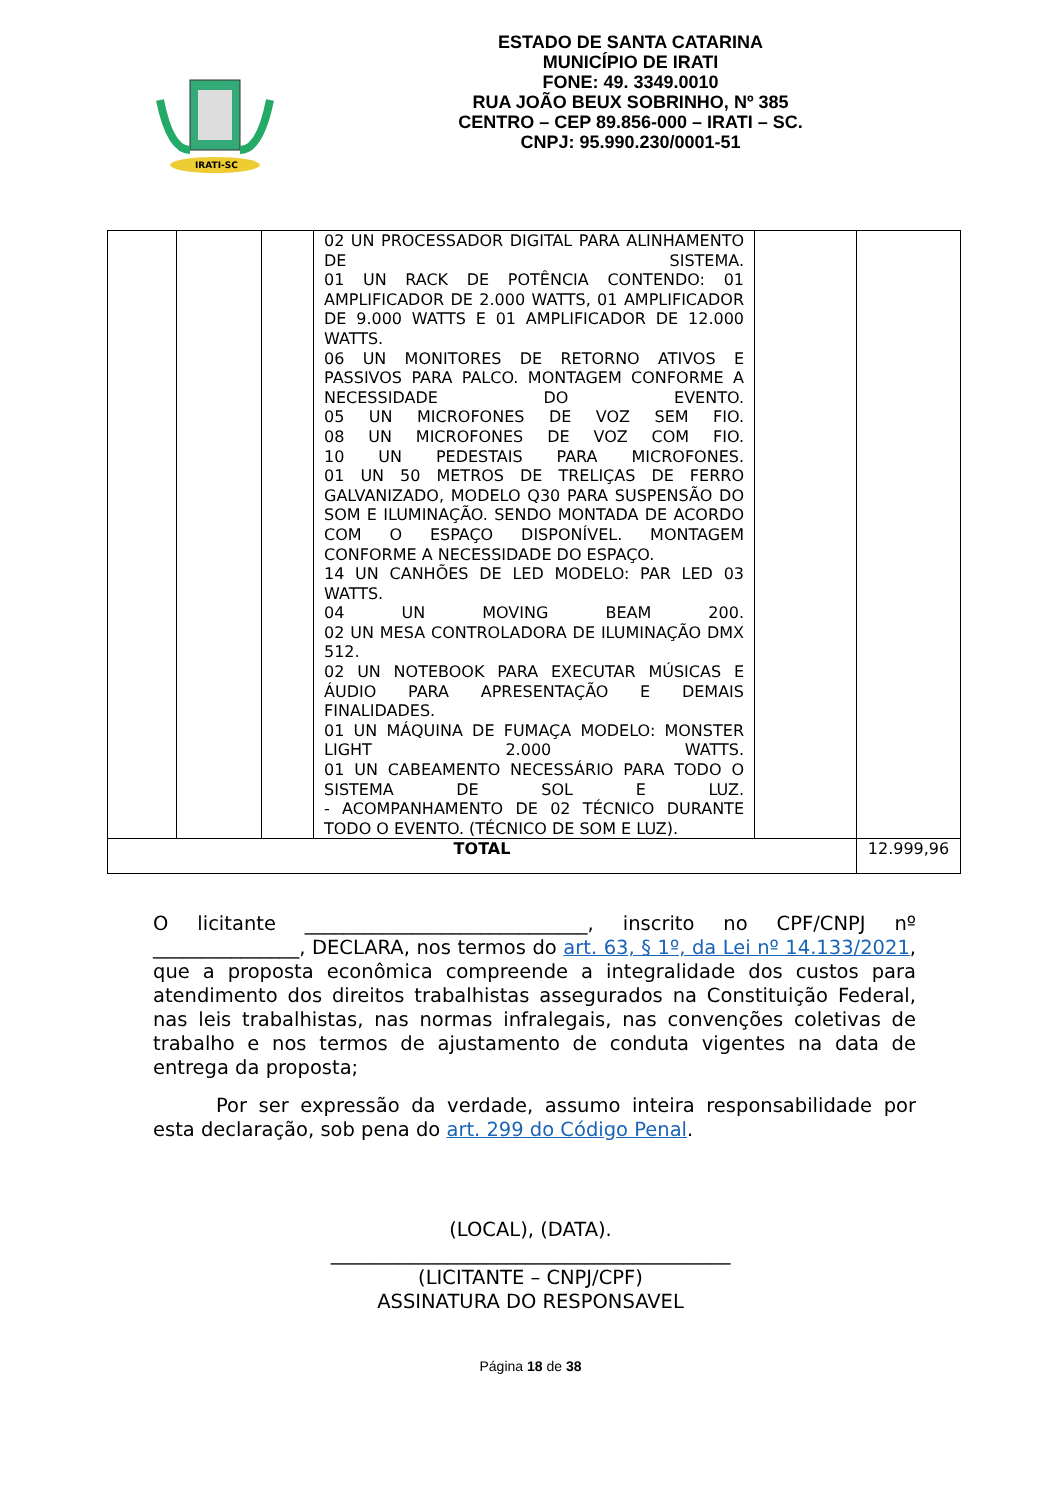IRATI-SC
ESTADO DE SANTA CATARINA
MUNICÍPIO DE IRATI
FONE: 49. 3349.0010
RUA JOÃO BEUX SOBRINHO, Nº 385
CENTRO – CEP 89.856-000 – IRATI – SC.
CNPJ: 95.990.230/0001-51
| | | | 02 UN PROCESSADOR DIGITAL PARA ALINHAMENTO DE SISTEMA. 01 UN RACK DE POTÊNCIA CONTENDO: 01 AMPLIFICADOR DE 2.000 WATTS, 01 AMPLIFICADOR DE 9.000 WATTS E 01 AMPLIFICADOR DE 12.000 WATTS. 06 UN MONITORES DE RETORNO ATIVOS E PASSIVOS PARA PALCO. MONTAGEM CONFORME A NECESSIDADE DO EVENTO. 05 UN MICROFONES DE VOZ SEM FIO. 08 UN MICROFONES DE VOZ COM FIO. 10 UN PEDESTAIS PARA MICROFONES. 01 UN 50 METROS DE TRELIÇAS DE FERRO GALVANIZADO, MODELO Q30 PARA SUSPENSÃO DO SOM E ILUMINAÇÃO. SENDO MONTADA DE ACORDO COM O ESPAÇO DISPONÍVEL. MONTAGEM CONFORME A NECESSIDADE DO ESPAÇO. 14 UN CANHÕES DE LED MODELO: PAR LED 03 WATTS. 04 UN MOVING BEAM 200. 02 UN MESA CONTROLADORA DE ILUMINAÇÃO DMX 512. 02 UN NOTEBOOK PARA EXECUTAR MÚSICAS E ÁUDIO PARA APRESENTAÇÃO E DEMAIS FINALIDADES. 01 UN MÁQUINA DE FUMAÇA MODELO: MONSTER LIGHT 2.000 WATTS. 01 UN CABEAMENTO NECESSÁRIO PARA TODO O SISTEMA DE SOL E LUZ. - ACOMPANHAMENTO DE 02 TÉCNICO DURANTE TODO O EVENTO. (TÉCNICO DE SOM E LUZ). | | |
| TOTAL | | | | | 12.999,96 |
O licitante _____________________________, inscrito no CPF/CNPJ nº _______________, DECLARA, nos termos do art. 63, § 1º, da Lei nº 14.133/2021, que a proposta econômica compreende a integralidade dos custos para atendimento dos direitos trabalhistas assegurados na Constituição Federal, nas leis trabalhistas, nas normas infralegais, nas convenções coletivas de trabalho e nos termos de ajustamento de conduta vigentes na data de entrega da proposta;
Por ser expressão da verdade, assumo inteira responsabilidade por esta declaração, sob pena do art. 299 do Código Penal.
(LOCAL), (DATA).
_________________________________________
(LICITANTE – CNPJ/CPF)
ASSINATURA DO RESPONSAVEL
Página 18 de 38